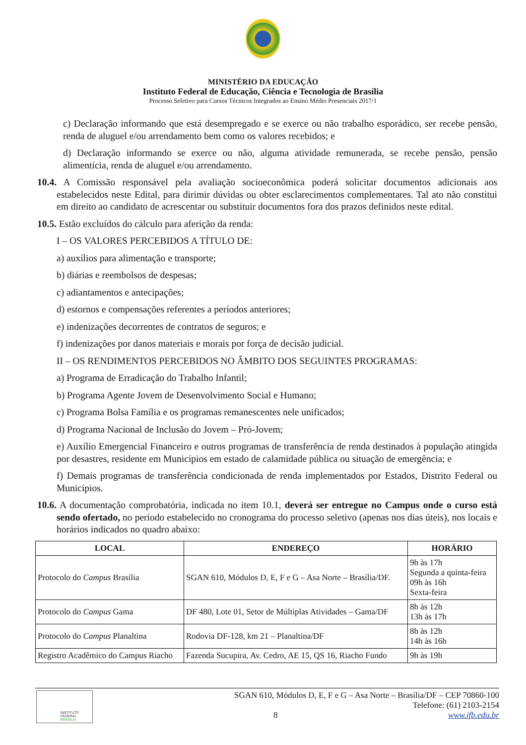MINISTÉRIO DA EDUCAÇÃO
Instituto Federal de Educação, Ciência e Tecnologia de Brasília
Processo Seletivo para Cursos Técnicos Integrados ao Ensino Médio Presenciais 2017/1
c) Declaração informando que está desempregado e se exerce ou não trabalho esporádico, ser recebe pensão, renda de aluguel e/ou arrendamento bem como os valores recebidos; e
d) Declaração informando se exerce ou não, alguma atividade remunerada, se recebe pensão, pensão alimentícia, renda de aluguel e/ou arrendamento.
10.4. A Comissão responsável pela avaliação socioeconômica poderá solicitar documentos adicionais aos estabelecidos neste Edital, para dirimir dúvidas ou obter esclarecimentos complementares. Tal ato não constitui em direito ao candidato de acrescentar ou substituir documentos fora dos prazos definidos neste edital.
10.5. Estão excluídos do cálculo para aferição da renda:
I – OS VALORES PERCEBIDOS A TÍTULO DE:
a) auxílios para alimentação e transporte;
b) diárias e reembolsos de despesas;
c) adiantamentos e antecipações;
d) estornos e compensações referentes a períodos anteriores;
e) indenizações decorrentes de contratos de seguros; e
f) indenizações por danos materiais e morais por força de decisão judicial.
II – OS RENDIMENTOS PERCEBIDOS NO ÂMBITO DOS SEGUINTES PROGRAMAS:
a) Programa de Erradicação do Trabalho Infantil;
b) Programa Agente Jovem de Desenvolvimento Social e Humano;
c) Programa Bolsa Família e os programas remanescentes nele unificados;
d) Programa Nacional de Inclusão do Jovem – Pró-Jovem;
e) Auxílio Emergencial Financeiro e outros programas de transferência de renda destinados à população atingida por desastres, residente em Municípios em estado de calamidade pública ou situação de emergência; e
f) Demais programas de transferência condicionada de renda implementados por Estados, Distrito Federal ou Municípios.
10.6. A documentação comprobatória, indicada no item 10.1, deverá ser entregue no Campus onde o curso está sendo ofertado, no período estabelecido no cronograma do processo seletivo (apenas nos dias úteis), nos locais e horários indicados no quadro abaixo:
| LOCAL | ENDEREÇO | HORÁRIO |
| --- | --- | --- |
| Protocolo do Campus Brasília | SGAN 610, Módulos D, E, F e G – Asa Norte – Brasília/DF. | 9h às 17h Segunda a quinta-feira 09h às 16h Sexta-feira |
| Protocolo do Campus Gama | DF 480, Lote 01, Setor de Múltiplas Atividades – Gama/DF | 8h às 12h 13h às 17h |
| Protocolo do Campus Planaltina | Rodovia DF-128, km 21 – Planaltina/DF | 8h às 12h 14h às 16h |
| Registro Acadêmico do Campus Riacho | Fazenda Sucupira, Av. Cedro, AE 15, QS 16, Riacho Fundo | 9h às 19h |
INSTITUTO FEDERAL
BRASÍLIA
SGAN 610, Módulos D, E, F e G – Asa Norte – Brasília/DF – CEP 70860-100
Telefone: (61) 2103-2154
8 www.ifb.edu.br